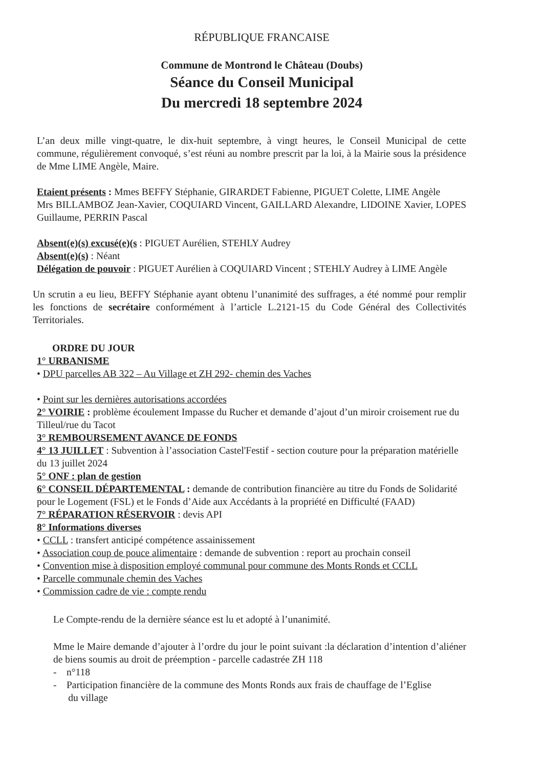RÉPUBLIQUE FRANCAISE
Commune de Montrond le Château (Doubs)
Séance du Conseil Municipal
Du mercredi 18 septembre 2024
L’an deux mille vingt-quatre, le dix-huit septembre, à vingt heures, le Conseil Municipal de cette commune, régulièrement convoqué, s’est réuni au nombre prescrit par la loi, à la Mairie sous la présidence de Mme LIME Angèle, Maire.
Etaient présents : Mmes BEFFY Stéphanie, GIRARDET Fabienne, PIGUET Colette, LIME Angèle
Mrs BILLAMBOZ Jean-Xavier, COQUIARD Vincent, GAILLARD Alexandre, LIDOINE Xavier, LOPES Guillaume, PERRIN Pascal
Absent(e)(s) excusé(e)(s : PIGUET Aurélien, STEHLY Audrey
Absent(e)(s) : Néant
Délégation de pouvoir : PIGUET Aurélien à COQUIARD Vincent ; STEHLY Audrey à LIME Angèle
Un scrutin a eu lieu, BEFFY Stéphanie ayant obtenu l’unanimité des suffrages, a été nommé pour remplir les fonctions de secrétaire conformément à l’article L.2121-15 du Code Général des Collectivités Territoriales.
ORDRE DU JOUR
1° URBANISME
• DPU parcelles AB 322 – Au Village et ZH 292- chemin des Vaches
• Point sur les dernières autorisations accordées
2° VOIRIE : problème écoulement Impasse du Rucher et demande d’ajout d’un miroir croisement rue du Tilleul/rue du Tacot
3° REMBOURSEMENT AVANCE DE FONDS
4° 13 JUILLET : Subvention à l’association Castel'Festif - section couture pour la préparation matérielle du 13 juillet 2024
5° ONF : plan de gestion
6° CONSEIL DÉPARTEMENTAL : demande de contribution financière au titre du Fonds de Solidarité pour le Logement (FSL) et le Fonds d’Aide aux Accédants à la propriété en Difficulté (FAAD)
7° RÉPARATION RÉSERVOIR : devis API
8° Informations diverses
• CCLL : transfert anticipé compétence assainissement
• Association coup de pouce alimentaire : demande de subvention : report au prochain conseil
• Convention mise à disposition employé communal pour commune des Monts Ronds et CCLL
• Parcelle communale chemin des Vaches
• Commission cadre de vie : compte rendu
Le Compte-rendu de la dernière séance est lu et adopté à l’unanimité.
Mme le Maire demande d’ajouter à l’ordre du jour le point suivant :la déclaration d’intention d’aliéner de biens soumis au droit de préemption - parcelle cadastrée ZH 118
- n°118
- Participation financière de la commune des Monts Ronds aux frais de chauffage de l’Eglise
du village